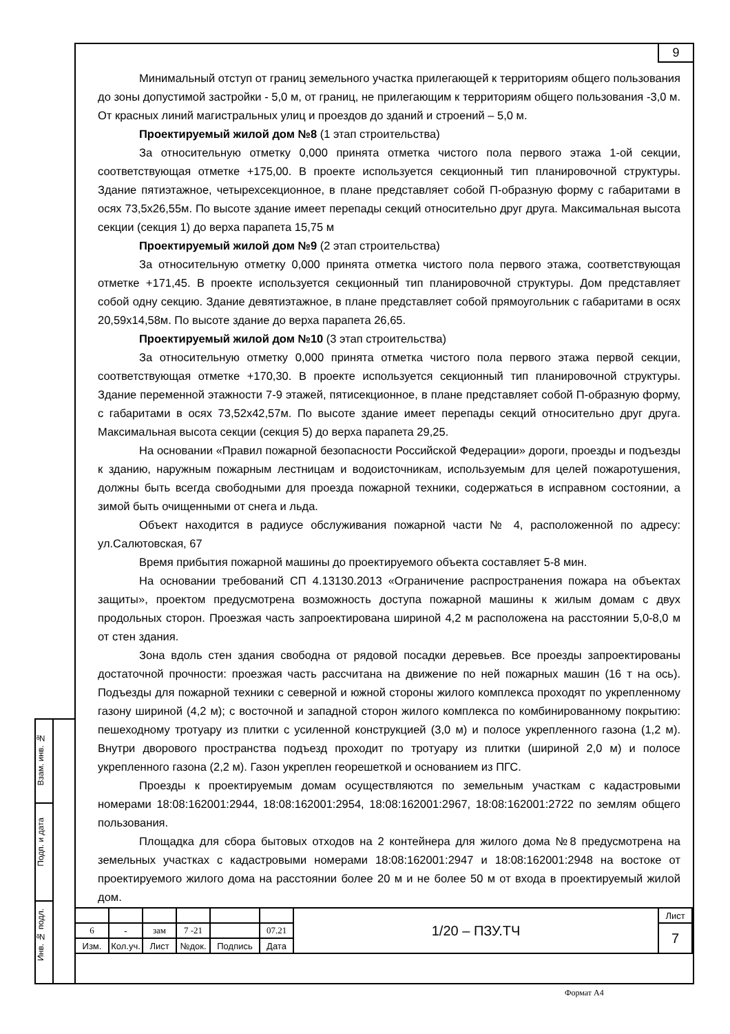9
Минимальный отступ от границ земельного участка прилегающей к территориям общего пользования до зоны допустимой застройки - 5,0 м, от границ, не прилегающим к территориям общего пользования -3,0 м. От красных линий магистральных улиц и проездов до зданий и строений – 5,0 м.
Проектируемый жилой дом №8 (1 этап строительства)
За относительную отметку 0,000 принята отметка чистого пола первого этажа 1-ой секции, соответствующая отметке +175,00. В проекте используется секционный тип планировочной структуры. Здание пятиэтажное, четырехсекционное, в плане представляет собой П-образную форму с габаритами в осях 73,5х26,55м. По высоте здание имеет перепады секций относительно друг друга. Максимальная высота секции (секция 1) до верха парапета 15,75 м
Проектируемый жилой дом №9 (2 этап строительства)
За относительную отметку 0,000 принята отметка чистого пола первого этажа, соответствующая отметке +171,45. В проекте используется секционный тип планировочной структуры. Дом представляет собой одну секцию. Здание девятиэтажное, в плане представляет собой прямоугольник с габаритами в осях 20,59х14,58м. По высоте здание до верха парапета 26,65.
Проектируемый жилой дом №10 (3 этап строительства)
За относительную отметку 0,000 принята отметка чистого пола первого этажа первой секции, соответствующая отметке +170,30. В проекте используется секционный тип планировочной структуры. Здание переменной этажности 7-9 этажей, пятисекционное, в плане представляет собой П-образную форму, с габаритами в осях 73,52х42,57м. По высоте здание имеет перепады секций относительно друг друга. Максимальная высота секции (секция 5) до верха парапета 29,25.
На основании «Правил пожарной безопасности Российской Федерации» дороги, проезды и подъезды к зданию, наружным пожарным лестницам и водоисточникам, используемым для целей пожаротушения, должны быть всегда свободными для проезда пожарной техники, содержаться в исправном состоянии, а зимой быть очищенными от снега и льда.
Объект находится в радиусе обслуживания пожарной части № 4, расположенной по адресу: ул.Салютовская, 67
Время прибытия пожарной машины до проектируемого объекта составляет 5-8 мин.
На основании требований СП 4.13130.2013 «Ограничение распространения пожара на объектах защиты», проектом предусмотрена возможность доступа пожарной машины к жилым домам с двух продольных сторон. Проезжая часть запроектирована шириной 4,2 м расположена на расстоянии 5,0-8,0 м от стен здания.
Зона вдоль стен здания свободна от рядовой посадки деревьев. Все проезды запроектированы достаточной прочности: проезжая часть рассчитана на движение по ней пожарных машин (16 т на ось). Подъезды для пожарной техники с северной и южной стороны жилого комплекса проходят по укрепленному газону шириной (4,2 м); с восточной и западной сторон жилого комплекса по комбинированному покрытию: пешеходному тротуару из плитки с усиленной конструкцией (3,0 м) и полосе укрепленного газона (1,2 м). Внутри дворового пространства подъезд проходит по тротуару из плитки (шириной 2,0 м) и полосе укрепленного газона (2,2 м). Газон укреплен георешеткой и основанием из ПГС.
Проезды к проектируемым домам осуществляются по земельным участкам с кадастровыми номерами 18:08:162001:2944, 18:08:162001:2954, 18:08:162001:2967, 18:08:162001:2722 по землям общего пользования.
Площадка для сбора бытовых отходов на 2 контейнера для жилого дома №8 предусмотрена на земельных участках с кадастровыми номерами 18:08:162001:2947 и 18:08:162001:2948 на востоке от проектируемого жилого дома на расстоянии более 20 м и не более 50 м от входа в проектируемый жилой дом.
Взам. инв. №
Подп. и дата
Инв. № подл.
| | | | | | | 1/20 – ПЗУ.ТЧ | Лист |
| 6 | - | зам | 7 -21 | | 07.21 | | 7 |
| Изм. | Кол.уч. | Лист | №док. | Подпись | Дата | | |
Формат А4